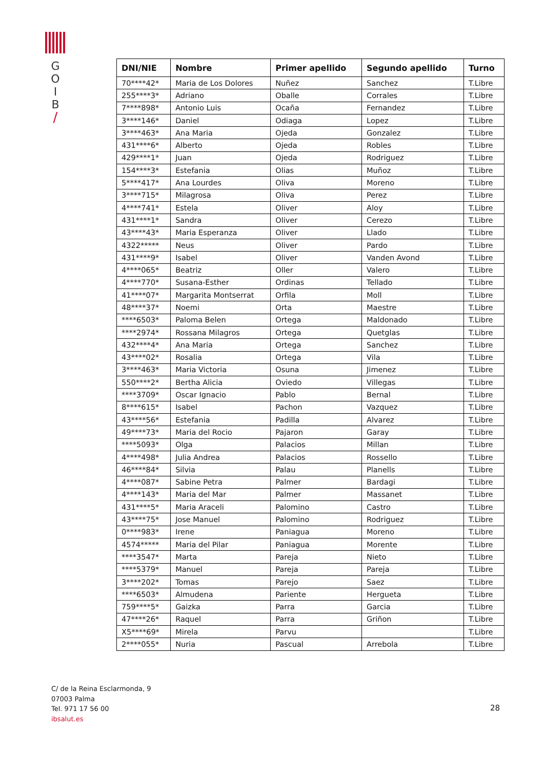G
O
I
B
/
| DNI/NIE | Nombre | Primer apellido | Segundo apellido | Turno |
| --- | --- | --- | --- | --- |
| 70****42* | Maria de Los Dolores | Nuñez | Sanchez | T.Libre |
| 255****3* | Adriano | Oballe | Corrales | T.Libre |
| 7****898* | Antonio Luis | Ocaña | Fernandez | T.Libre |
| 3****146* | Daniel | Odiaga | Lopez | T.Libre |
| 3****463* | Ana Maria | Ojeda | Gonzalez | T.Libre |
| 431****6* | Alberto | Ojeda | Robles | T.Libre |
| 429****1* | Juan | Ojeda | Rodriguez | T.Libre |
| 154****3* | Estefania | Olias | Muñoz | T.Libre |
| 5****417* | Ana Lourdes | Oliva | Moreno | T.Libre |
| 3****715* | Milagrosa | Oliva | Perez | T.Libre |
| 4****741* | Estela | Oliver | Aloy | T.Libre |
| 431****1* | Sandra | Oliver | Cerezo | T.Libre |
| 43****43* | Maria Esperanza | Oliver | Llado | T.Libre |
| 4322***** | Neus | Oliver | Pardo | T.Libre |
| 431****9* | Isabel | Oliver | Vanden Avond | T.Libre |
| 4****065* | Beatriz | Oller | Valero | T.Libre |
| 4****770* | Susana-Esther | Ordinas | Tellado | T.Libre |
| 41****07* | Margarita Montserrat | Orfila | Moll | T.Libre |
| 48****37* | Noemi | Orta | Maestre | T.Libre |
| ****6503* | Paloma Belen | Ortega | Maldonado | T.Libre |
| ****2974* | Rossana Milagros | Ortega | Quetglas | T.Libre |
| 432****4* | Ana Maria | Ortega | Sanchez | T.Libre |
| 43****02* | Rosalia | Ortega | Vila | T.Libre |
| 3****463* | Maria Victoria | Osuna | Jimenez | T.Libre |
| 550****2* | Bertha Alicia | Oviedo | Villegas | T.Libre |
| ****3709* | Oscar Ignacio | Pablo | Bernal | T.Libre |
| 8****615* | Isabel | Pachon | Vazquez | T.Libre |
| 43****56* | Estefania | Padilla | Alvarez | T.Libre |
| 49****73* | Maria del Rocio | Pajaron | Garay | T.Libre |
| ****5093* | Olga | Palacios | Millan | T.Libre |
| 4****498* | Julia Andrea | Palacios | Rossello | T.Libre |
| 46****84* | Silvia | Palau | Planells | T.Libre |
| 4****087* | Sabine Petra | Palmer | Bardagi | T.Libre |
| 4****143* | Maria del Mar | Palmer | Massanet | T.Libre |
| 431****5* | Maria Araceli | Palomino | Castro | T.Libre |
| 43****75* | Jose Manuel | Palomino | Rodriguez | T.Libre |
| 0****983* | Irene | Paniagua | Moreno | T.Libre |
| 4574***** | Maria del Pilar | Paniagua | Morente | T.Libre |
| ****3547* | Marta | Pareja | Nieto | T.Libre |
| ****5379* | Manuel | Pareja | Pareja | T.Libre |
| 3****202* | Tomas | Parejo | Saez | T.Libre |
| ****6503* | Almudena | Pariente | Hergueta | T.Libre |
| 759****5* | Gaizka | Parra | Garcia | T.Libre |
| 47****26* | Raquel | Parra | Griñon | T.Libre |
| X5****69* | Mirela | Parvu | | T.Libre |
| 2****055* | Nuria | Pascual | Arrebola | T.Libre |
C/ de la Reina Esclarmonda, 9
07003 Palma
Tel. 971 17 56 00
ibsalut.es
28